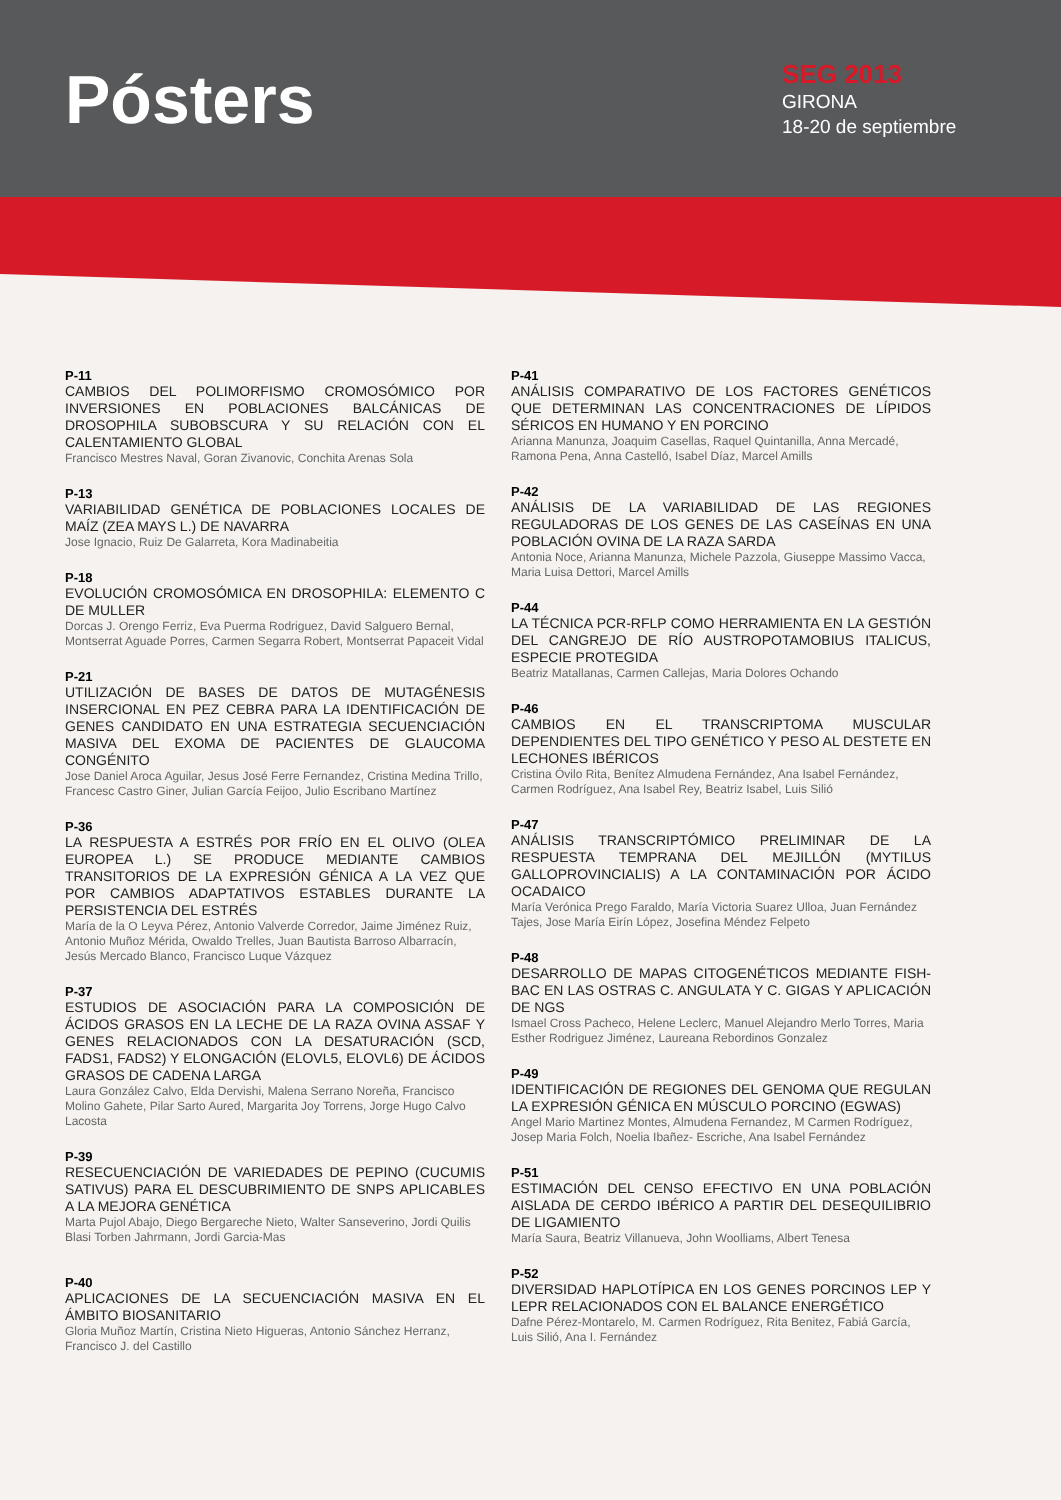Pósters
SEG 2013
GIRONA
18-20 de septiembre
P-11
CAMBIOS DEL POLIMORFISMO CROMOSÓMICO POR INVERSIONES EN POBLACIONES BALCÁNICAS DE DROSOPHILA SUBOBSCURA Y SU RELACIÓN CON EL CALENTAMIENTO GLOBAL
Francisco Mestres Naval, Goran Zivanovic, Conchita Arenas Sola
P-13
VARIABILIDAD GENÉTICA DE POBLACIONES LOCALES DE MAÍZ (ZEA MAYS L.) DE NAVARRA
Jose Ignacio, Ruiz De Galarreta, Kora Madinabeitia
P-18
EVOLUCIÓN CROMOSÓMICA EN DROSOPHILA: ELEMENTO C DE MULLER
Dorcas J. Orengo Ferriz, Eva Puerma Rodriguez, David Salguero Bernal, Montserrat Aguade Porres, Carmen Segarra Robert, Montserrat Papaceit Vidal
P-21
UTILIZACIÓN DE BASES DE DATOS DE MUTAGÉNESIS INSERCIONAL EN PEZ CEBRA PARA LA IDENTIFICACIÓN DE GENES CANDIDATO EN UNA ESTRATEGIA SECUENCIACIÓN MASIVA DEL EXOMA DE PACIENTES DE GLAUCOMA CONGÉNITO
Jose Daniel Aroca Aguilar, Jesus José Ferre Fernandez, Cristina Medina Trillo, Francesc Castro Giner, Julian García Feijoo, Julio Escribano Martínez
P-36
LA RESPUESTA A ESTRÉS POR FRÍO EN EL OLIVO (OLEA EUROPEA L.) SE PRODUCE MEDIANTE CAMBIOS TRANSITORIOS DE LA EXPRESIÓN GÉNICA A LA VEZ QUE POR CAMBIOS ADAPTATIVOS ESTABLES DURANTE LA PERSISTENCIA DEL ESTRÉS
María de la O Leyva Pérez, Antonio Valverde Corredor, Jaime Jiménez Ruiz, Antonio Muñoz Mérida, Owaldo Trelles, Juan Bautista Barroso Albarracín, Jesús Mercado Blanco, Francisco Luque Vázquez
P-37
ESTUDIOS DE ASOCIACIÓN PARA LA COMPOSICIÓN DE ÁCIDOS GRASOS EN LA LECHE DE LA RAZA OVINA ASSAF Y GENES RELACIONADOS CON LA DESATURACIÓN (SCD, FADS1, FADS2) Y ELONGACIÓN (ELOVL5, ELOVL6) DE ÁCIDOS GRASOS DE CADENA LARGA
Laura González Calvo, Elda Dervishi, Malena Serrano Noreña, Francisco Molino Gahete, Pilar Sarto Aured, Margarita Joy Torrens, Jorge Hugo Calvo Lacosta
P-39
RESECUENCIACIÓN DE VARIEDADES DE PEPINO (CUCUMIS SATIVUS) PARA EL DESCUBRIMIENTO DE SNPS APLICABLES A LA MEJORA GENÉTICA
Marta Pujol Abajo, Diego Bergareche Nieto, Walter Sanseverino, Jordi Quilis Blasi Torben Jahrmann, Jordi Garcia-Mas
P-40
APLICACIONES DE LA SECUENCIACIÓN MASIVA EN EL ÁMBITO BIOSANITARIO
Gloria Muñoz Martín, Cristina Nieto Higueras, Antonio Sánchez Herranz, Francisco J. del Castillo
P-41
ANÁLISIS COMPARATIVO DE LOS FACTORES GENÉTICOS QUE DETERMINAN LAS CONCENTRACIONES DE LÍPIDOS SÉRICOS EN HUMANO Y EN PORCINO
Arianna Manunza, Joaquim Casellas, Raquel Quintanilla, Anna Mercadé, Ramona Pena, Anna Castelló, Isabel Díaz, Marcel Amills
P-42
ANÁLISIS DE LA VARIABILIDAD DE LAS REGIONES REGULADORAS DE LOS GENES DE LAS CASEÍNAS EN UNA POBLACIÓN OVINA DE LA RAZA SARDA
Antonia Noce, Arianna Manunza, Michele Pazzola, Giuseppe Massimo Vacca, Maria Luisa Dettori, Marcel Amills
P-44
LA TÉCNICA PCR-RFLP COMO HERRAMIENTA EN LA GESTIÓN DEL CANGREJO DE RÍO AUSTROPOTAMOBIUS ITALICUS, ESPECIE PROTEGIDA
Beatriz Matallanas, Carmen Callejas, Maria Dolores Ochando
P-46
CAMBIOS EN EL TRANSCRIPTOMA MUSCULAR DEPENDIENTES DEL TIPO GENÉTICO Y PESO AL DESTETE EN LECHONES IBÉRICOS
Cristina Óvilo Rita, Benítez Almudena Fernández, Ana Isabel Fernández, Carmen Rodríguez, Ana Isabel Rey, Beatriz Isabel, Luis Silió
P-47
ANÁLISIS TRANSCRIPTÓMICO PRELIMINAR DE LA RESPUESTA TEMPRANA DEL MEJILLÓN (MYTILUS GALLOPROVINCIALIS) A LA CONTAMINACIÓN POR ÁCIDO OCADAICO
María Verónica Prego Faraldo, María Victoria Suarez Ulloa, Juan Fernández Tajes, Jose María Eirín López, Josefina Méndez Felpeto
P-48
DESARROLLO DE MAPAS CITOGENÉTICOS MEDIANTE FISH-BAC EN LAS OSTRAS C. ANGULATA Y C. GIGAS Y APLICACIÓN DE NGS
Ismael Cross Pacheco, Helene Leclerc, Manuel Alejandro Merlo Torres, Maria Esther Rodriguez Jiménez, Laureana Rebordinos Gonzalez
P-49
IDENTIFICACIÓN DE REGIONES DEL GENOMA QUE REGULAN LA EXPRESIÓN GÉNICA EN MÚSCULO PORCINO (EGWAS)
Angel Mario Martinez Montes, Almudena Fernandez, M Carmen Rodríguez, Josep Maria Folch, Noelia Ibañez- Escriche, Ana Isabel Fernández
P-51
ESTIMACIÓN DEL CENSO EFECTIVO EN UNA POBLACIÓN AISLADA DE CERDO IBÉRICO A PARTIR DEL DESEQUILIBRIO DE LIGAMIENTO
María Saura, Beatriz Villanueva, John Woolliams, Albert Tenesa
P-52
DIVERSIDAD HAPLOTÍPICA EN LOS GENES PORCINOS LEP Y LEPR RELACIONADOS CON EL BALANCE ENERGÉTICO
Dafne Pérez-Montarelo, M. Carmen Rodríguez, Rita Benitez, Fabiá García, Luis Silió, Ana I. Fernández